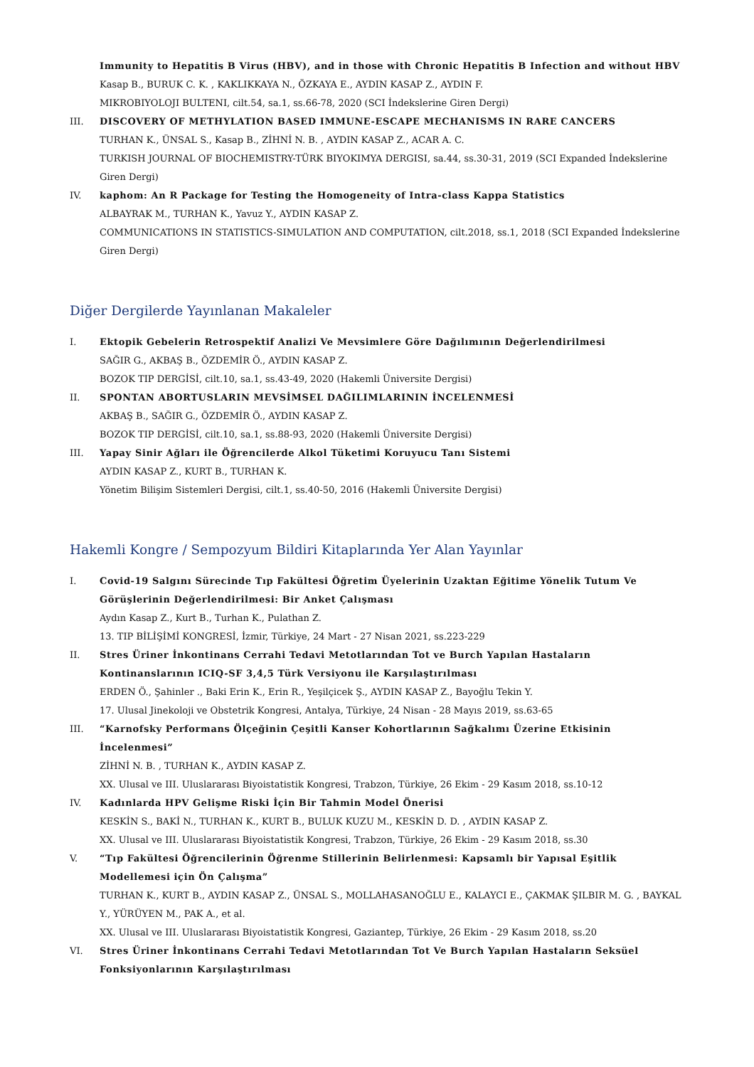Immunity to Hepatitis B Virus (HBV), and in those with Chronic Hepatitis B Infection and without HBV
Kasap B., BURUK C. K. , KAKLIKKAYA N., ÖZKAYA E., AYDIN KASAP Z., AYDIN F.
MIKROBIYOLOJI BULTENI, cilt.54, sa.1, ss.66-78, 2020 (SCI İndekslerine Giren Dergi)
III. DISCOVERY OF METHYLATION BASED IMMUNE-ESCAPE MECHANISMS IN RARE CANCERS
TURHAN K., ÜNSAL S., Kasap B., ZİHNİ N. B. , AYDIN KASAP Z., ACAR A. C.
TURKISH JOURNAL OF BIOCHEMISTRY-TÜRK BIYOKIMYA DERGISI, sa.44, ss.30-31, 2019 (SCI Expanded İndekslerine Giren Dergi)
IV. kaphom: An R Package for Testing the Homogeneity of Intra-class Kappa Statistics
ALBAYRAK M., TURHAN K., Yavuz Y., AYDIN KASAP Z.
COMMUNICATIONS IN STATISTICS-SIMULATION AND COMPUTATION, cilt.2018, ss.1, 2018 (SCI Expanded İndekslerine Giren Dergi)
Diğer Dergilerde Yayınlanan Makaleler
I. Ektopik Gebelerin Retrospektif Analizi Ve Mevsimlere Göre Dağılımının Değerlendirilmesi
SAĞIR G., AKBAŞ B., ÖZDEMİR Ö., AYDIN KASAP Z.
BOZOK TIP DERGİSİ, cilt.10, sa.1, ss.43-49, 2020 (Hakemli Üniversite Dergisi)
II. SPONTAN ABORTUSLARIN MEVSİMSEL DAĞILIMLARININ İNCELENMESİ
AKBAŞ B., SAĞIR G., ÖZDEMİR Ö., AYDIN KASAP Z.
BOZOK TIP DERGİSİ, cilt.10, sa.1, ss.88-93, 2020 (Hakemli Üniversite Dergisi)
III. Yapay Sinir Ağları ile Öğrencilerde Alkol Tüketimi Koruyucu Tanı Sistemi
AYDIN KASAP Z., KURT B., TURHAN K.
Yönetim Bilişim Sistemleri Dergisi, cilt.1, ss.40-50, 2016 (Hakemli Üniversite Dergisi)
Hakemli Kongre / Sempozyum Bildiri Kitaplarında Yer Alan Yayınlar
I. Covid-19 Salgını Sürecinde Tıp Fakültesi Öğretim Üyelerinin Uzaktan Eğitime Yönelik Tutum Ve Görüşlerinin Değerlendirilmesi: Bir Anket Çalışması
Aydın Kasap Z., Kurt B., Turhan K., Pulathan Z.
13. TIP BİLİŞİMİ KONGRESİ, İzmir, Türkiye, 24 Mart - 27 Nisan 2021, ss.223-229
II. Stres Üriner İnkontinans Cerrahi Tedavi Metotlarından Tot ve Burch Yapılan Hastaların Kontinanslarının ICIQ-SF 3,4,5 Türk Versiyonu ile Karşılaştırılması
ERDEN Ö., Şahinler ., Baki Erin K., Erin R., Yeşilçicek Ş., AYDIN KASAP Z., Bayoğlu Tekin Y.
17. Ulusal Jinekoloji ve Obstetrik Kongresi, Antalya, Türkiye, 24 Nisan - 28 Mayıs 2019, ss.63-65
III. “Karnofsky Performans Ölçeğinin Çeşitli Kanser Kohortlarının Sağkalımı Üzerine Etkisinin İncelenmesi”
ZİHNİ N. B. , TURHAN K., AYDIN KASAP Z.
XX. Ulusal ve III. Uluslararası Biyoistatistik Kongresi, Trabzon, Türkiye, 26 Ekim - 29 Kasım 2018, ss.10-12
IV. Kadınlarda HPV Gelişme Riski İçin Bir Tahmin Model Önerisi
KESKİN S., BAKİ N., TURHAN K., KURT B., BULUK KUZU M., KESKİN D. D. , AYDIN KASAP Z.
XX. Ulusal ve III. Uluslararası Biyoistatistik Kongresi, Trabzon, Türkiye, 26 Ekim - 29 Kasım 2018, ss.30
V. “Tıp Fakültesi Öğrencilerinin Öğrenme Stillerinin Belirlenmesi: Kapsamlı bir Yapısal Eşitlik Modellemesi için Ön Çalışma”
TURHAN K., KURT B., AYDIN KASAP Z., ÜNSAL S., MOLLAHASANOĞLU E., KALAYCI E., ÇAKMAK ŞILBIR M. G. , BAYKAL Y., YÜRÜYEN M., PAK A., et al.
XX. Ulusal ve III. Uluslararası Biyoistatistik Kongresi, Gaziantep, Türkiye, 26 Ekim - 29 Kasım 2018, ss.20
VI. Stres Üriner İnkontinans Cerrahi Tedavi Metotlarından Tot Ve Burch Yapılan Hastaların Seksüel Fonksiyonlarının Karşılaştırılması